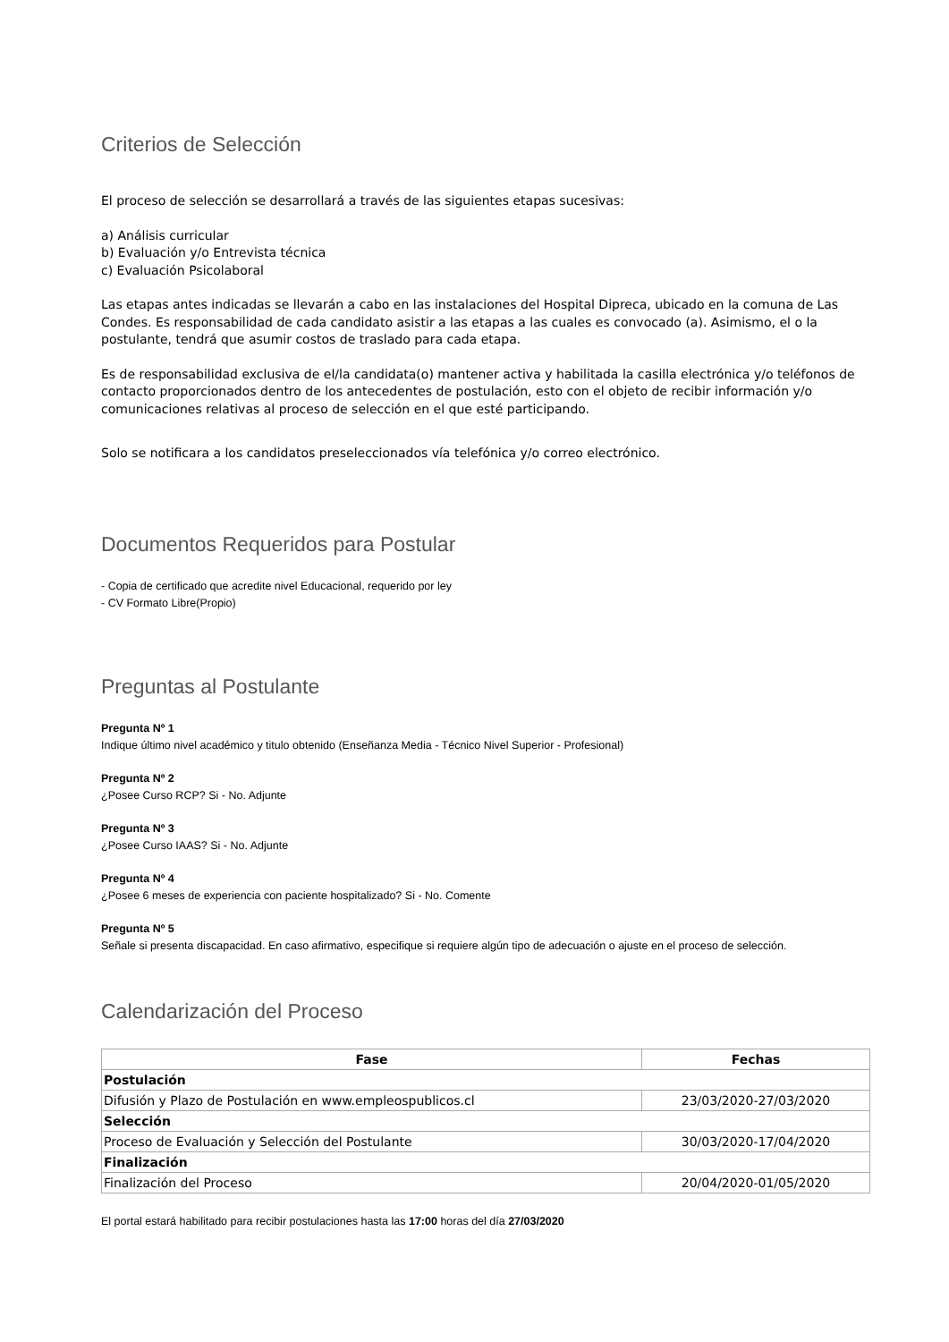Criterios de Selección
El proceso de selección se desarrollará a través de las siguientes etapas sucesivas:
a) Análisis curricular
b) Evaluación y/o Entrevista técnica
c) Evaluación Psicolaboral
Las etapas antes indicadas se llevarán a cabo en las instalaciones del Hospital Dipreca, ubicado en la comuna de Las Condes. Es responsabilidad de cada candidato asistir a las etapas a las cuales es convocado (a). Asimismo, el o la postulante, tendrá que asumir costos de traslado para cada etapa.
Es de responsabilidad exclusiva de el/la candidata(o) mantener activa y habilitada la casilla electrónica y/o teléfonos de contacto proporcionados dentro de los antecedentes de postulación, esto con el objeto de recibir información y/o comunicaciones relativas al proceso de selección en el que esté participando.
Solo se notificara a los candidatos preseleccionados vía telefónica y/o correo electrónico.
Documentos Requeridos para Postular
- Copia de certificado que acredite nivel Educacional, requerido por ley
- CV Formato Libre(Propio)
Preguntas al Postulante
Pregunta Nº 1
Indique último nivel académico y titulo obtenido (Enseñanza Media - Técnico Nivel Superior - Profesional)
Pregunta Nº 2
¿Posee Curso RCP? Si - No. Adjunte
Pregunta Nº 3
¿Posee Curso IAAS? Si - No. Adjunte
Pregunta Nº 4
¿Posee 6 meses de experiencia con paciente hospitalizado? Si - No. Comente
Pregunta Nº 5
Señale si presenta discapacidad. En caso afirmativo, especifique si requiere algún tipo de adecuación o ajuste en el proceso de selección.
Calendarización del Proceso
| Fase | Fechas |
| --- | --- |
| Postulación | |
| Difusión y Plazo de Postulación en www.empleospublicos.cl | 23/03/2020-27/03/2020 |
| Selección | |
| Proceso de Evaluación y Selección del Postulante | 30/03/2020-17/04/2020 |
| Finalización | |
| Finalización del Proceso | 20/04/2020-01/05/2020 |
El portal estará habilitado para recibir postulaciones hasta las 17:00 horas del día 27/03/2020